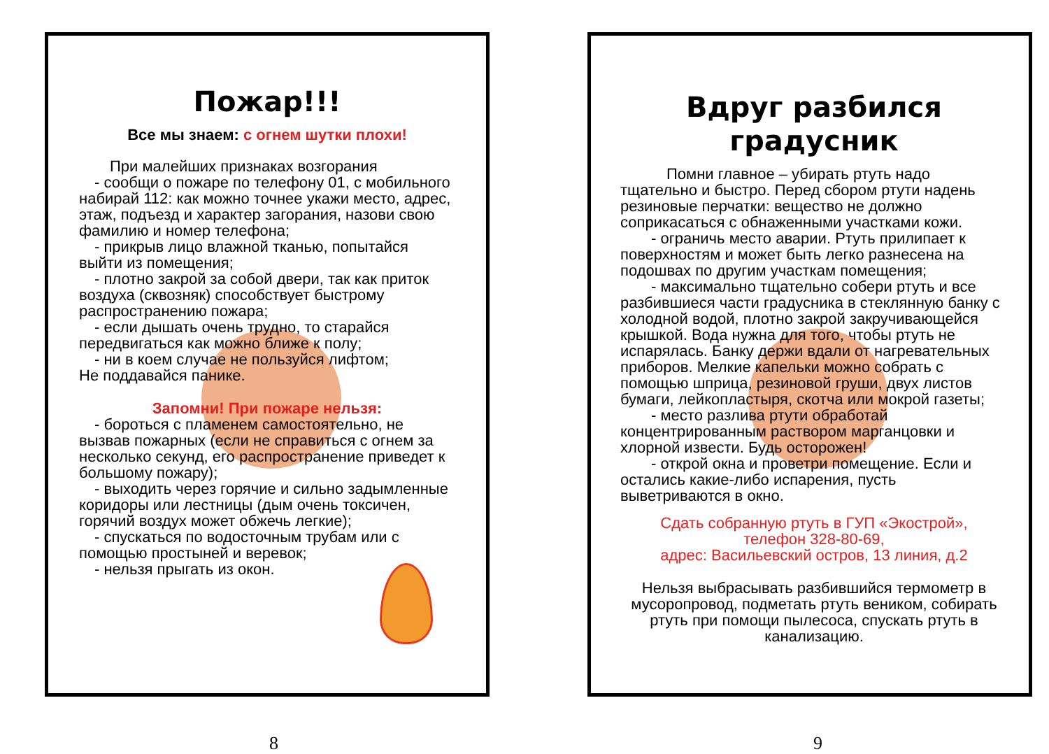Пожар!!!
Все мы знаем: с огнем шутки плохи!
При малейших признаках возгорания
- сообщи о пожаре по телефону 01, с мобильного набирай 112: как можно точнее укажи место, адрес, этаж, подъезд и характер загорания, назови свою фамилию и номер телефона;
- прикрыв лицо влажной тканью, попытайся выйти из помещения;
- плотно закрой за собой двери, так как приток воздуха (сквозняк) способствует быстрому распространению пожара;
- если дышать очень трудно, то старайся передвигаться как можно ближе к полу;
- ни в коем случае не пользуйся лифтом;
Не поддавайся панике.
Запомни! При пожаре нельзя:
- бороться с пламенем самостоятельно, не вызвав пожарных (если не справиться с огнем за несколько секунд, его распространение приведет к большому пожару);
- выходить через горячие и сильно задымленные коридоры или лестницы (дым очень токсичен, горячий воздух может обжечь легкие);
- спускаться по водосточным трубам или с помощью простыней и веревок;
- нельзя прыгать из окон.
Вдруг разбился градусник
Помни главное – убирать ртуть надо тщательно и быстро. Перед сбором ртути надень резиновые перчатки: вещество не должно соприкасаться с обнаженными участками кожи.
- ограничь место аварии. Ртуть прилипает к поверхностям и может быть легко разнесена на подошвах по другим участкам помещения;
- максимально тщательно собери ртуть и все разбившиеся части градусника в стеклянную банку с холодной водой, плотно закрой закручивающейся крышкой. Вода нужна для того, чтобы ртуть не испарялась. Банку держи вдали от нагревательных приборов. Мелкие капельки можно собрать с помощью шприца, резиновой груши, двух листов бумаги, лейкопластыря, скотча или мокрой газеты;
- место разлива ртути обработай концентрированным раствором марганцовки и хлорной извести. Будь осторожен!
- открой окна и проветри помещение. Если и остались какие-либо испарения, пусть выветриваются в окно.
Сдать собранную ртуть в ГУП «Экострой»,
телефон 328-80-69,
адрес: Васильевский остров, 13 линия, д.2
Нельзя выбрасывать разбившийся термометр в мусоропровод, подметать ртуть веником, собирать ртуть при помощи пылесоса, спускать ртуть в канализацию.
8 9